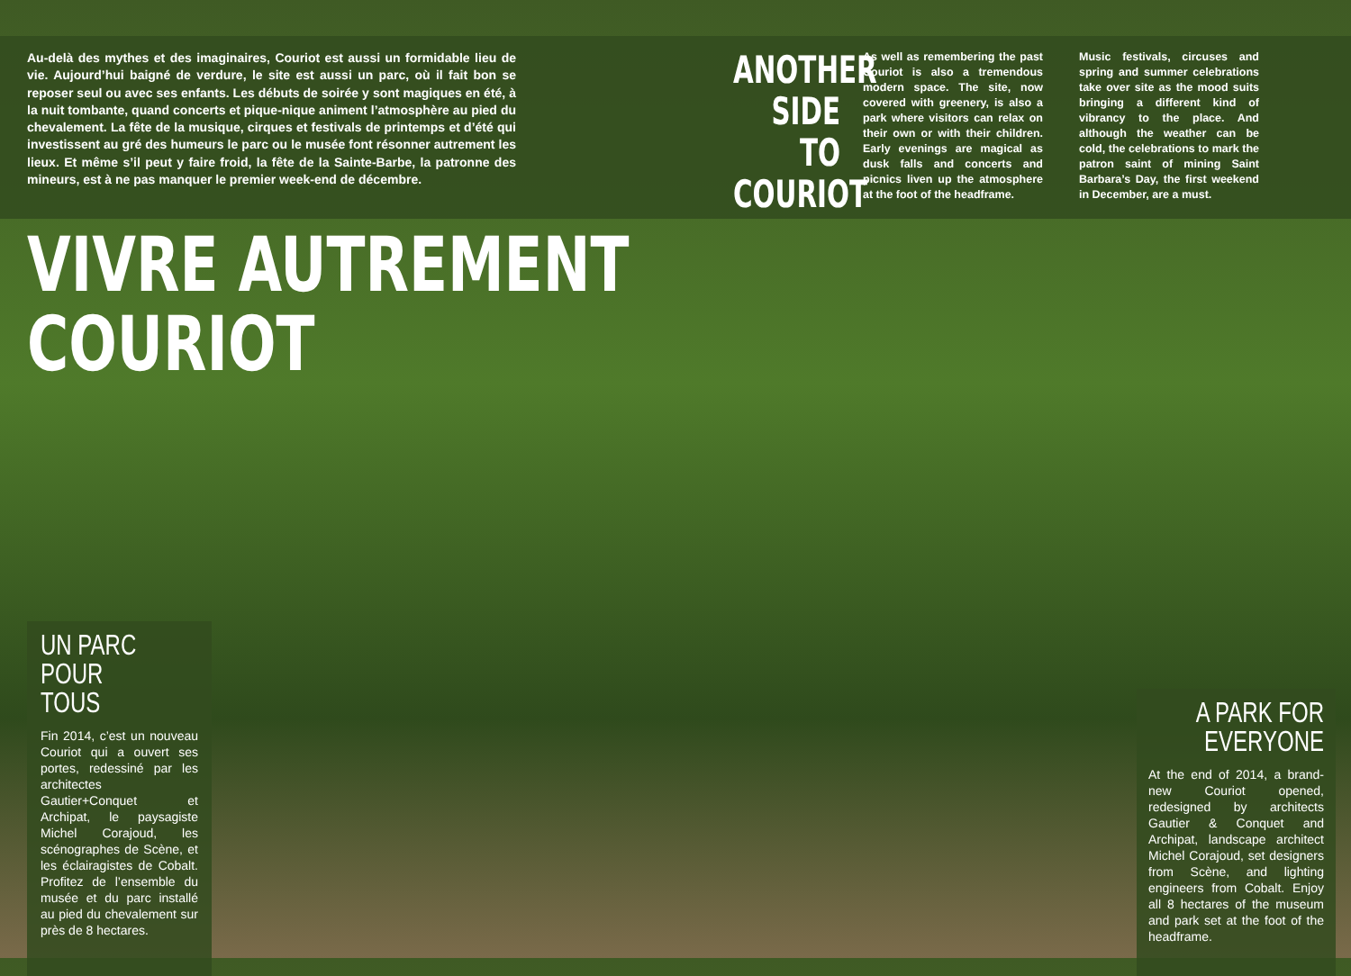Au-delà des mythes et des imaginaires, Couriot est aussi un formidable lieu de vie. Aujourd’hui baigné de verdure, le site est aussi un parc, où il fait bon se reposer seul ou avec ses enfants. Les débuts de soirée y sont magiques en été, à la nuit tombante, quand concerts et pique-nique animent l’atmosphère au pied du chevalement. La fête de la musique, cirques et festivals de printemps et d’été qui investissent au gré des humeurs le parc ou le musée font résonner autrement les lieux. Et même s’il peut y faire froid, la fête de la Sainte-Barbe, la patronne des mineurs, est à ne pas manquer le premier week-end de décembre.
ANOTHER SIDE TO COURIOT
As well as remembering the past Couriot is also a tremendous modern space. The site, now covered with greenery, is also a park where visitors can relax on their own or with their children. Early evenings are magical as dusk falls and concerts and picnics liven up the atmosphere at the foot of the headframe.
Music festivals, circuses and spring and summer celebrations take over site as the mood suits bringing a different kind of vibrancy to the place. And although the weather can be cold, the celebrations to mark the patron saint of mining Saint Barbara’s Day, the first weekend in December, are a must.
VIVRE AUTREMENT
COURIOT
UN PARC
POUR TOUS
Fin 2014, c’est un nouveau Couriot qui a ouvert ses portes, redessiné par les architectes Gautier+Conquet et Archipat, le paysagiste Michel Corajoud, les scénographes de Scène, et les éclairagistes de Cobalt. Profitez de l’ensemble du musée et du parc installé au pied du chevalement sur près de 8 hectares.
A PARK FOR
EVERYONE
At the end of 2014, a brand-new Couriot opened, redesigned by architects Gautier & Conquet and Archipat, landscape architect Michel Corajoud, set designers from Scène, and lighting engineers from Cobalt. Enjoy all 8 hectares of the museum and park set at the foot of the headframe.